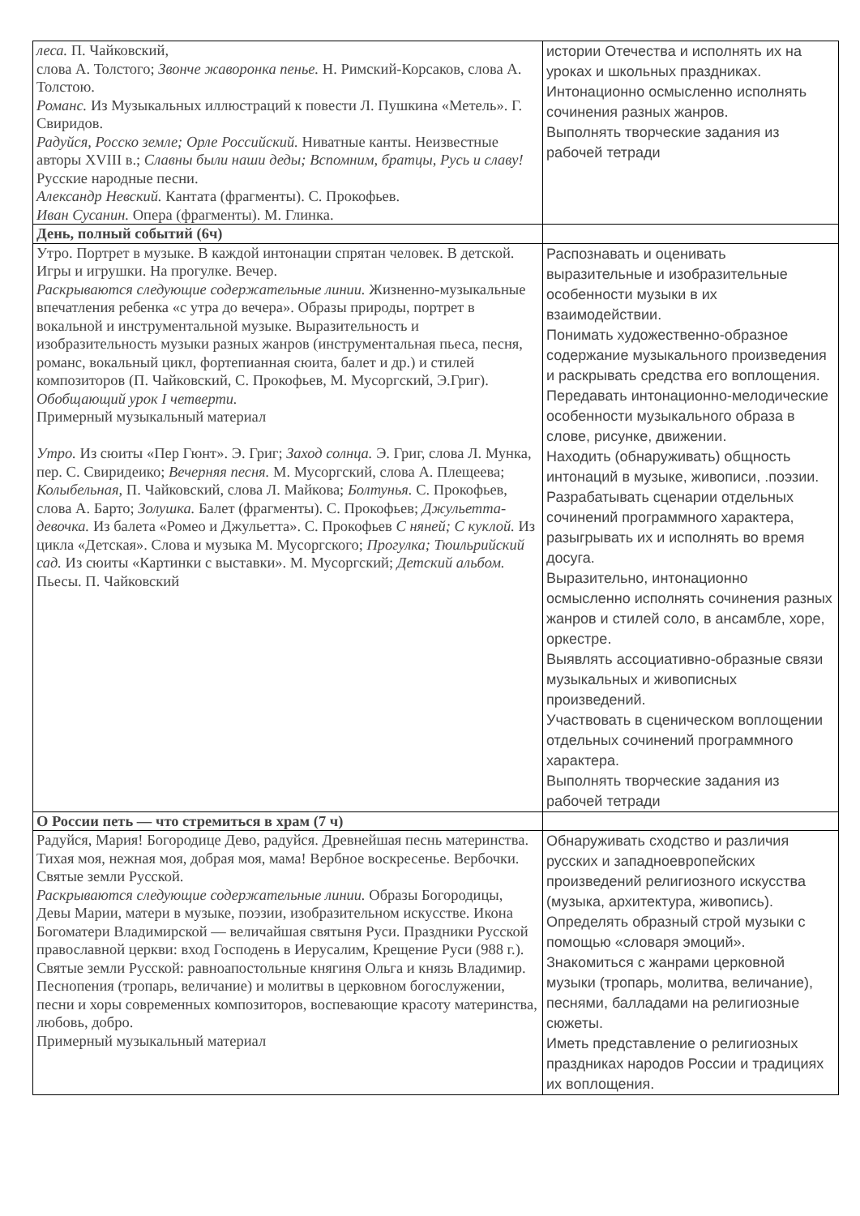| леса. П. Чайковский, слова А. Толстого; Звонче жаворонка пенье. Н. Римский-Корсаков, слова А. Толстою. Романс. Из Музыкальных иллюстраций к повести Л. Пушкина «Метель». Г. Свиридов. Радуйся, Росско земле; Орле Российский. Ниватные канты. Неизвестные авторы XVIII в.; Славны были наши деды; Вспомним, братцы, Русь и славу! Русские народные песни. Александр Невский. Кантата (фрагменты). С. Прокофьев. Иван Сусанин. Опера (фрагменты). М. Глинка. | истории Отечества и исполнять их на уроках и школьных праздниках. Интонационно осмысленно исполнять сочинения разных жанров. Выполнять творческие задания из рабочей тетради |
| День, полный событий (6ч) | |
| Утро. Портрет в музыке. В каждой интонации спрятан человек. В детской. Игры и игрушки. На прогулке. Вечер. Раскрываются следующие содержательные линии. Жизненно-музыкальные впечатления ребенка «с утра до вечера». Образы природы, портрет в вокальной и инструментальной музыке. Выразительность и изобразительность музыки разных жанров (инструментальная пьеса, песня, романс, вокальный цикл, фортепианная сюита, балет и др.) и стилей композиторов (П. Чайковский, С. Прокофьев, М. Мусоргский, Э.Григ). Обобщающий урок I четверти. Примерный музыкальный материал Утро. Из сюиты «Пер Гюнт». Э. Григ; Заход солнца. Э. Григ, слова Л. Мунка, пер. С. Свиридеико; Вечерняя песня. М. Мусоргский, слова А. Плещеева; Колыбельная, П. Чайковский, слова Л. Майкова; Болтунья. С. Прокофьев, слова А. Барто; Золушка. Балет (фрагменты). С. Прокофьев; Джульетта-девочка. Из балета «Ромео и Джульетта». С. Прокофьев С няней; С куклой. Из цикла «Детская». Слова и музыка М. Мусоргского; Прогулка; Тюильрийский сад. Из сюиты «Картинки с выставки». М. Мусоргский; Детский альбом. Пьесы. П. Чайковский | Распознавать и оценивать выразительные и изобразительные особенности музыки в их взаимодействии. Понимать художественно-образное содержание музыкального произведения и раскрывать средства его воплощения. Передавать интонационно-мелодические особенности музыкального образа в слове, рисунке, движении. Находить (обнаруживать) общность интонаций в музыке, живописи, .поэзии. Разрабатывать сценарии отдельных сочинений программного характера, разыгрывать их и исполнять во время досуга. Выразительно, интонационно осмысленно исполнять сочинения разных жанров и стилей соло, в ансамбле, хоре, оркестре. Выявлять ассоциативно-образные связи музыкальных и живописных произведений. Участвовать в сценическом воплощении отдельных сочинений программного характера. Выполнять творческие задания из рабочей тетради |
| О России петь — что стремиться в храм (7 ч) | |
| Радуйся, Мария! Богородице Дево, радуйся. Древнейшая песнь материнства. Тихая моя, нежная моя, добрая моя, мама! Вербное воскресенье. Вербочки. Святые земли Русской. Раскрываются следующие содержательные линии. Образы Богородицы, Девы Марии, матери в музыке, поэзии, изобразительном искусстве. Икона Богоматери Владимирской — величайшая святыня Руси. Праздники Русской православной церкви: вход Господень в Иерусалим, Крещение Руси (988 г.). Святые земли Русской: равноапостольные княгиня Ольга и князь Владимир. Песнопения (тропарь, величание) и молитвы в церковном богослужении, песни и хоры современных композиторов, воспевающие красоту материнства, любовь, добро. Примерный музыкальный материал | Обнаруживать сходство и различия русских и западноевропейских произведений религиозного искусства (музыка, архитектура, живопись). Определять образный строй музыки с помощью «словаря эмоций». Знакомиться с жанрами церковной музыки (тропарь, молитва, величание), песнями, балладами на религиозные сюжеты. Иметь представление о религиозных праздниках народов России и традициях их воплощения. |